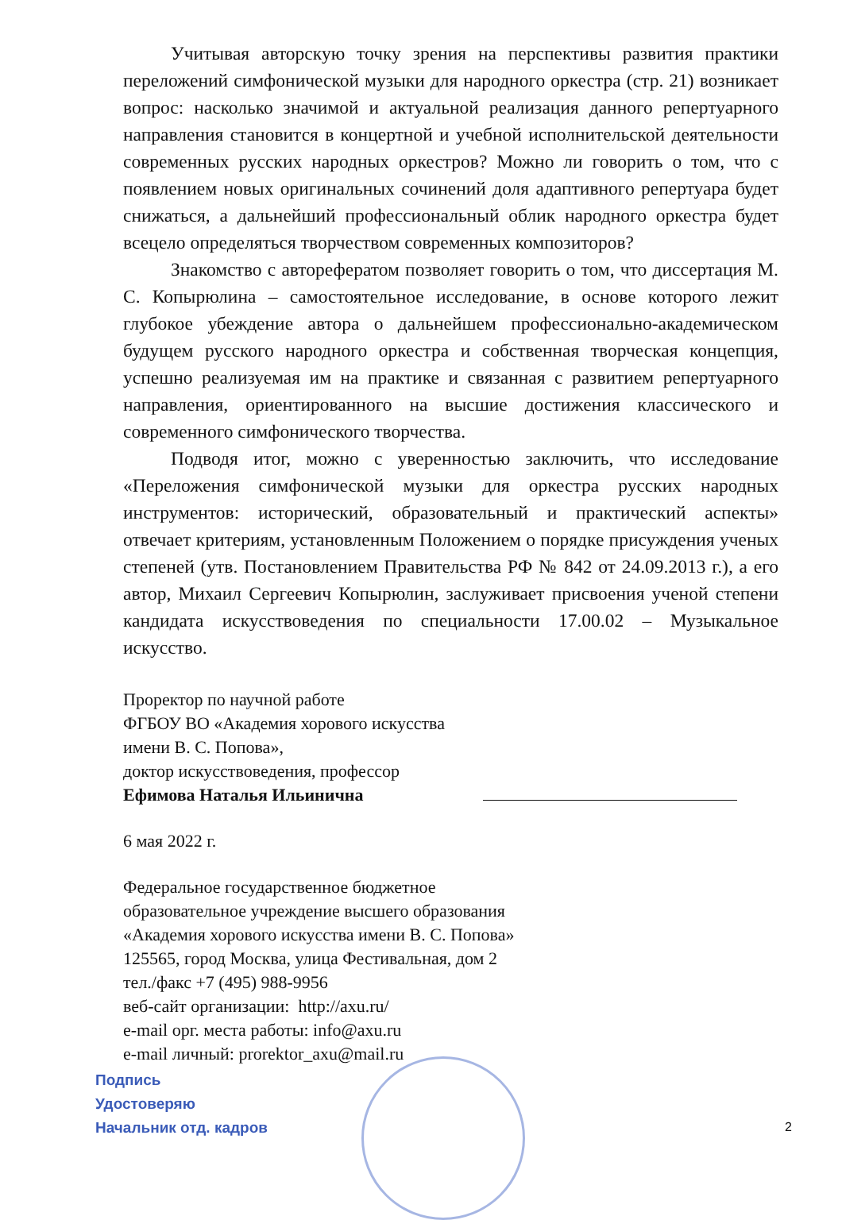Учитывая авторскую точку зрения на перспективы развития практики переложений симфонической музыки для народного оркестра (стр. 21) возникает вопрос: насколько значимой и актуальной реализация данного репертуарного направления становится в концертной и учебной исполнительской деятельности современных русских народных оркестров? Можно ли говорить о том, что с появлением новых оригинальных сочинений доля адаптивного репертуара будет снижаться, а дальнейший профессиональный облик народного оркестра будет всецело определяться творчеством современных композиторов?
Знакомство с авторефератом позволяет говорить о том, что диссертация М. С. Копырюлина – самостоятельное исследование, в основе которого лежит глубокое убеждение автора о дальнейшем профессионально-академическом будущем русского народного оркестра и собственная творческая концепция, успешно реализуемая им на практике и связанная с развитием репертуарного направления, ориентированного на высшие достижения классического и современного симфонического творчества.
Подводя итог, можно с уверенностью заключить, что исследование «Переложения симфонической музыки для оркестра русских народных инструментов: исторический, образовательный и практический аспекты» отвечает критериям, установленным Положением о порядке присуждения ученых степеней (утв. Постановлением Правительства РФ № 842 от 24.09.2013 г.), а его автор, Михаил Сергеевич Копырюлин, заслуживает присвоения ученой степени кандидата искусствоведения по специальности 17.00.02 – Музыкальное искусство.
Проректор по научной работе
ФГБОУ ВО «Академия хорового искусства
имени В. С. Попова»,
доктор искусствоведения, профессор
Ефимова Наталья Ильинична
6 мая 2022 г.
Федеральное государственное бюджетное
образовательное учреждение высшего образования
«Академия хорового искусства имени В. С. Попова»
125565, город Москва, улица Фестивальная, дом 2
тел./факс +7 (495) 988-9956
веб-сайт организации: http://axu.ru/
e-mail орг. места работы: info@axu.ru
e-mail личный: prorektor_axu@mail.ru
Подпись
Удостоверяю
Начальник отд. кадров
2